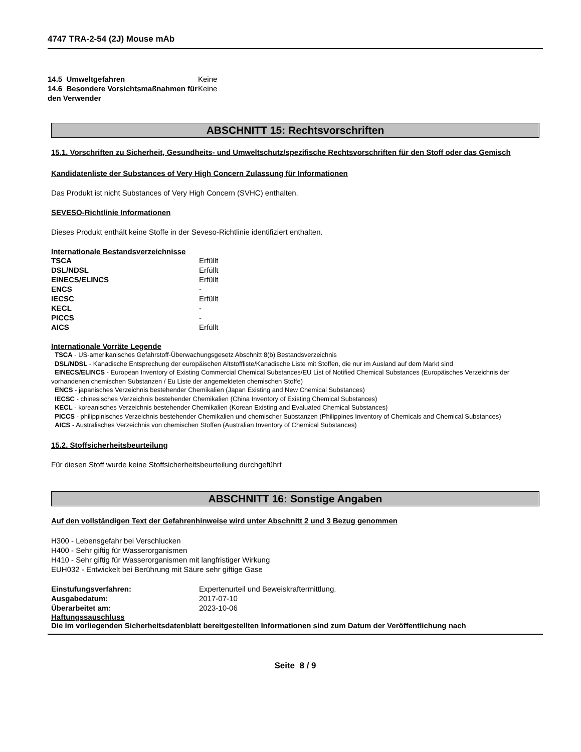4747 TRA-2-54 (2J) Mouse mAb
| 14.5 Umweltgefahren | Keine |
| 14.6 Besondere Vorsichtsmaßnahmen für den Verwender | Keine |
ABSCHNITT 15: Rechtsvorschriften
15.1. Vorschriften zu Sicherheit, Gesundheits- und Umweltschutz/spezifische Rechtsvorschriften für den Stoff oder das Gemisch
Kandidatenliste der Substances of Very High Concern Zulassung für Informationen
Das Produkt ist nicht Substances of Very High Concern (SVHC) enthalten.
SEVESO-Richtlinie Informationen
Dieses Produkt enthält keine Stoffe in der Seveso-Richtlinie identifiziert enthalten.
Internationale Bestandsverzeichnisse
| TSCA | Erfüllt |
| DSL/NDSL | Erfüllt |
| EINECS/ELINCS | Erfüllt |
| ENCS | - |
| IECSC | Erfüllt |
| KECL | - |
| PICCS | - |
| AICS | Erfüllt |
Internationale Vorräte Legende
TSCA - US-amerikanisches Gefahrstoff-Überwachungsgesetz Abschnitt 8(b) Bestandsverzeichnis
DSL/NDSL - Kanadische Entsprechung der europäischen Altstoffliste/Kanadische Liste mit Stoffen, die nur im Ausland auf dem Markt sind
EINECS/ELINCS - European Inventory of Existing Commercial Chemical Substances/EU List of Notified Chemical Substances (Europäisches Verzeichnis der vorhandenen chemischen Substanzen / Eu Liste der angemeldeten chemischen Stoffe)
ENCS - japanisches Verzeichnis bestehender Chemikalien (Japan Existing and New Chemical Substances)
IECSC - chinesisches Verzeichnis bestehender Chemikalien (China Inventory of Existing Chemical Substances)
KECL - koreanisches Verzeichnis bestehender Chemikalien (Korean Existing and Evaluated Chemical Substances)
PICCS - philippinisches Verzeichnis bestehender Chemikalien und chemischer Substanzen (Philippines Inventory of Chemicals and Chemical Substances)
AICS - Australisches Verzeichnis von chemischen Stoffen (Australian Inventory of Chemical Substances)
15.2. Stoffsicherheitsbeurteilung
Für diesen Stoff wurde keine Stoffsicherheitsbeurteilung durchgeführt
ABSCHNITT 16: Sonstige Angaben
Auf den vollständigen Text der Gefahrenhinweise wird unter Abschnitt 2 und 3 Bezug genommen
H300 - Lebensgefahr bei Verschlucken
H400 - Sehr giftig für Wasserorganismen
H410 - Sehr giftig für Wasserorganismen mit langfristiger Wirkung
EUH032 - Entwickelt bei Berührung mit Säure sehr giftige Gase
| Einstufungsverfahren: | Expertenurteil und Beweiskraftermittlung. |
| Ausgabedatum: | 2017-07-10 |
| Überarbeitet am: | 2023-10-06 |
Haftungssauschluss
Die im vorliegenden Sicherheitsdatenblatt bereitgestellten Informationen sind zum Datum der Veröffentlichung nach
Seite 8 / 9